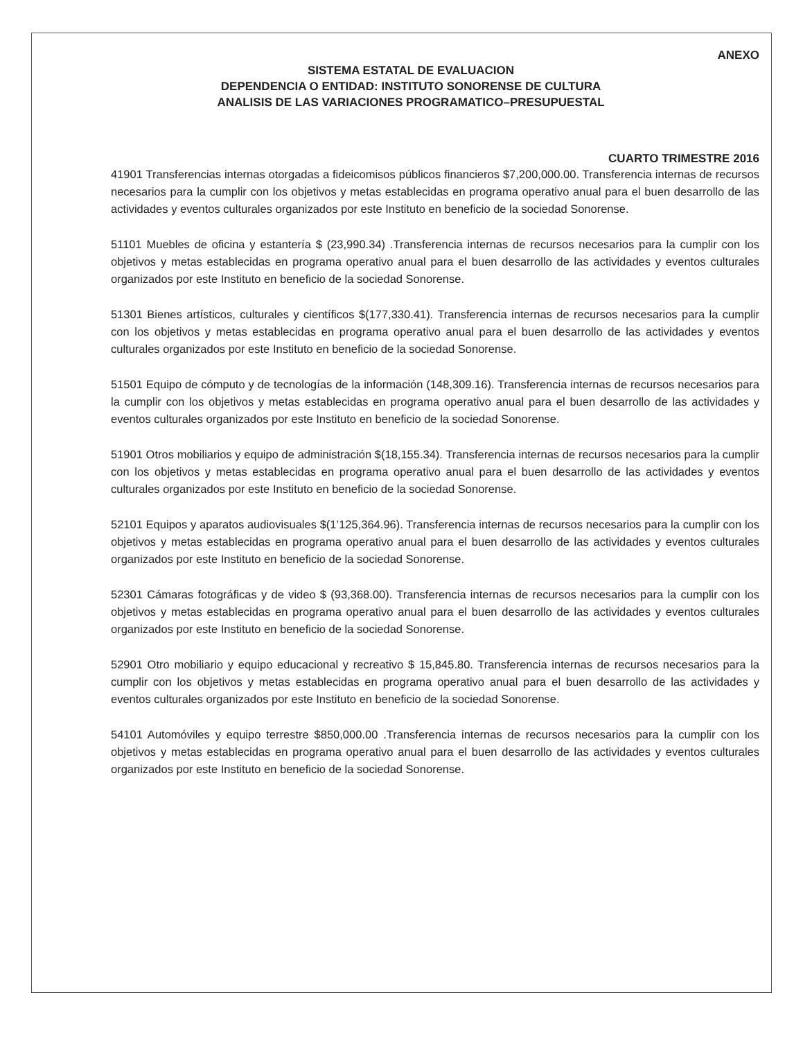ANEXO
SISTEMA ESTATAL DE EVALUACION
DEPENDENCIA O ENTIDAD: INSTITUTO SONORENSE DE CULTURA
ANALISIS DE LAS VARIACIONES PROGRAMATICO–PRESUPUESTAL
CUARTO TRIMESTRE 2016
41901 Transferencias internas otorgadas a fideicomisos públicos financieros $7,200,000.00. Transferencia internas de recursos necesarios para la cumplir con los objetivos y metas establecidas en programa operativo anual para el buen desarrollo de las actividades y eventos culturales organizados por este Instituto en beneficio de la sociedad Sonorense.
51101 Muebles de oficina y estantería $ (23,990.34) .Transferencia internas de recursos necesarios para la cumplir con los objetivos y metas establecidas en programa operativo anual para el buen desarrollo de las actividades y eventos culturales organizados por este Instituto en beneficio de la sociedad Sonorense.
51301 Bienes artísticos, culturales y científicos $(177,330.41). Transferencia internas de recursos necesarios para la cumplir con los objetivos y metas establecidas en programa operativo anual para el buen desarrollo de las actividades y eventos culturales organizados por este Instituto en beneficio de la sociedad Sonorense.
51501 Equipo de cómputo y de tecnologías de la información (148,309.16). Transferencia internas de recursos necesarios para la cumplir con los objetivos y metas establecidas en programa operativo anual para el buen desarrollo de las actividades y eventos culturales organizados por este Instituto en beneficio de la sociedad Sonorense.
51901 Otros mobiliarios y equipo de administración $(18,155.34). Transferencia internas de recursos necesarios para la cumplir con los objetivos y metas establecidas en programa operativo anual para el buen desarrollo de las actividades y eventos culturales organizados por este Instituto en beneficio de la sociedad Sonorense.
52101 Equipos y aparatos audiovisuales $(1’125,364.96). Transferencia internas de recursos necesarios para la cumplir con los objetivos y metas establecidas en programa operativo anual para el buen desarrollo de las actividades y eventos culturales organizados por este Instituto en beneficio de la sociedad Sonorense.
52301 Cámaras fotográficas y de video $ (93,368.00). Transferencia internas de recursos necesarios para la cumplir con los objetivos y metas establecidas en programa operativo anual para el buen desarrollo de las actividades y eventos culturales organizados por este Instituto en beneficio de la sociedad Sonorense.
52901 Otro mobiliario y equipo educacional y recreativo $ 15,845.80. Transferencia internas de recursos necesarios para la cumplir con los objetivos y metas establecidas en programa operativo anual para el buen desarrollo de las actividades y eventos culturales organizados por este Instituto en beneficio de la sociedad Sonorense.
54101 Automóviles y equipo terrestre $850,000.00 .Transferencia internas de recursos necesarios para la cumplir con los objetivos y metas establecidas en programa operativo anual para el buen desarrollo de las actividades y eventos culturales organizados por este Instituto en beneficio de la sociedad Sonorense.